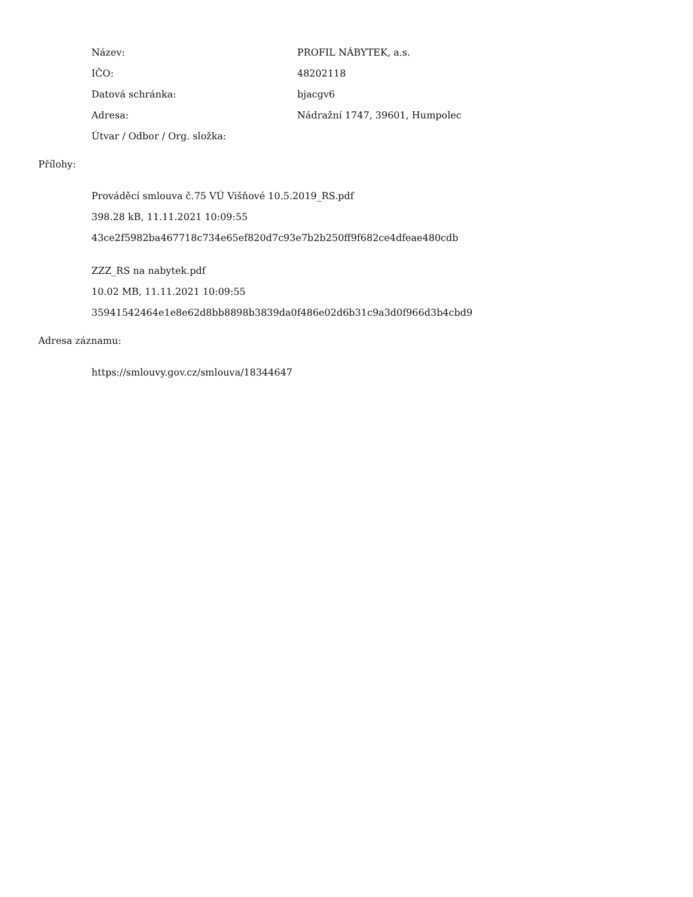| Název: | PROFIL NÁBYTEK, a.s. |
| IČO: | 48202118 |
| Datová schránka: | bjacgv6 |
| Adresa: | Nádražní 1747, 39601, Humpolec |
| Útvar / Odbor / Org. složka: | |
Přílohy:
Prováděcí smlouva č.75 VÚ Višňové 10.5.2019_RS.pdf
398.28 kB, 11.11.2021 10:09:55
43ce2f5982ba467718c734e65ef820d7c93e7b2b250ff9f682ce4dfeae480cdb
ZZZ_RS na nabytek.pdf
10.02 MB, 11.11.2021 10:09:55
35941542464e1e8e62d8bb8898b3839da0f486e02d6b31c9a3d0f966d3b4cbd9
Adresa záznamu:
https://smlouvy.gov.cz/smlouva/18344647